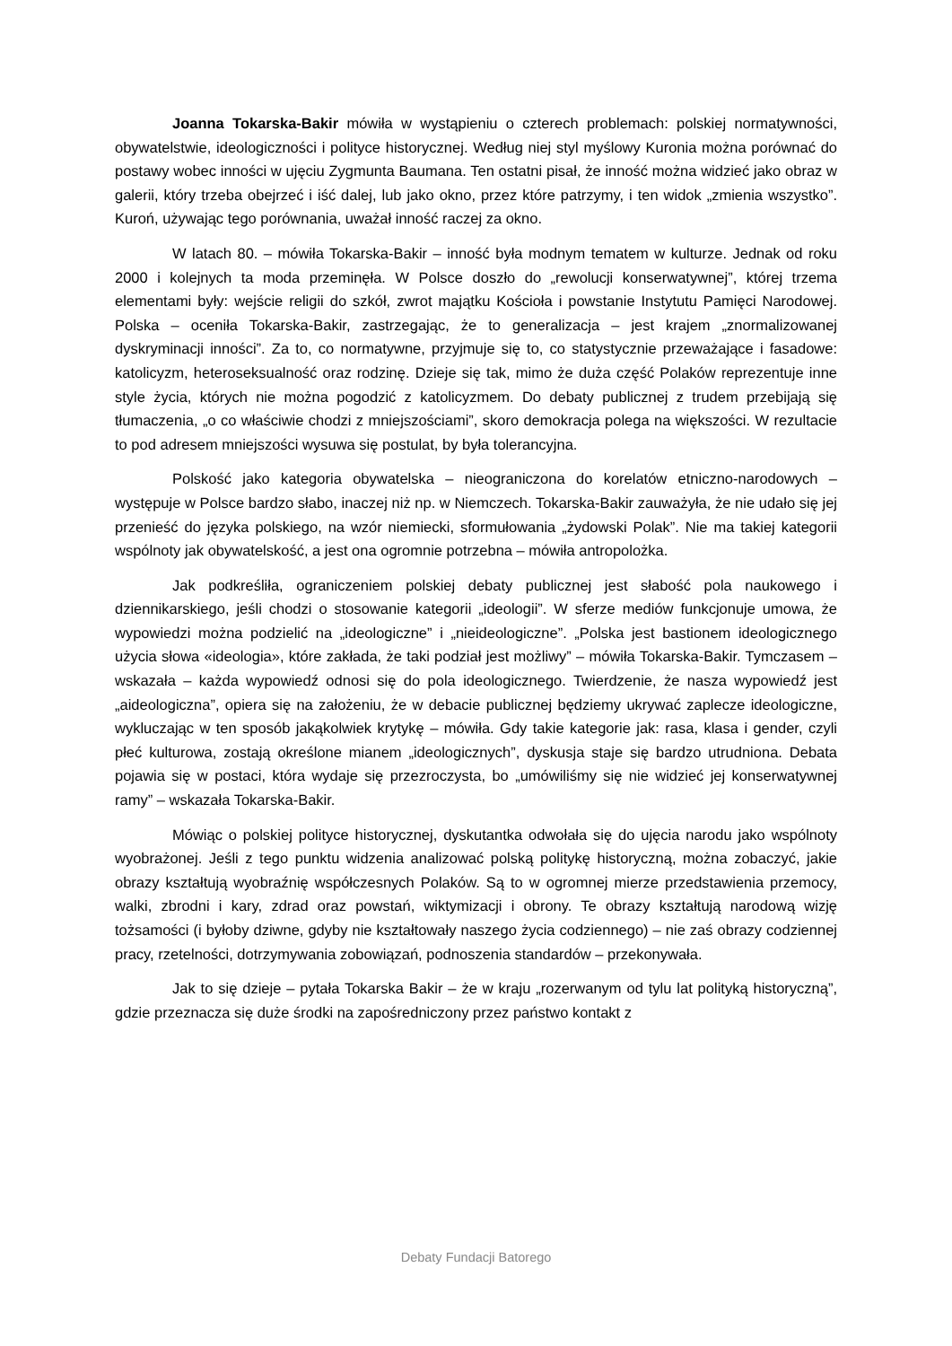Joanna Tokarska-Bakir mówiła w wystąpieniu o czterech problemach: polskiej normatywności, obywatelstwie, ideologiczności i polityce historycznej. Według niej styl myślowy Kuronia można porównać do postawy wobec inności w ujęciu Zygmunta Baumana. Ten ostatni pisał, że inność można widzieć jako obraz w galerii, który trzeba obejrzeć i iść dalej, lub jako okno, przez które patrzymy, i ten widok „zmienia wszystko”. Kuroń, używając tego porównania, uważał inność raczej za okno.
W latach 80. – mówiła Tokarska-Bakir – inność była modnym tematem w kulturze. Jednak od roku 2000 i kolejnych ta moda przeminęła. W Polsce doszło do „rewolucji konserwatywnej”, której trzema elementami były: wejście religii do szkół, zwrot majątku Kościoła i powstanie Instytutu Pamięci Narodowej. Polska – oceniła Tokarska-Bakir, zastrzegając, że to generalizacja – jest krajem „znormalizowanej dyskryminacji inności”. Za to, co normatywne, przyjmuje się to, co statystycznie przeważające i fasadowe: katolicyzm, heteroseksualność oraz rodzinę. Dzieje się tak, mimo że duża część Polaków reprezentuje inne style życia, których nie można pogodzić z katolicyzmem. Do debaty publicznej z trudem przebijają się tłumaczenia, „o co właściwie chodzi z mniejszościami”, skoro demokracja polega na większości. W rezultacie to pod adresem mniejszości wysuwa się postulat, by była tolerancyjna.
Polskość jako kategoria obywatelska – nieograniczona do korelatów etniczno-narodowych – występuje w Polsce bardzo słabo, inaczej niż np. w Niemczech. Tokarska-Bakir zauważyła, że nie udało się jej przenieść do języka polskiego, na wzór niemiecki, sformułowania „żydowski Polak”. Nie ma takiej kategorii wspólnoty jak obywatelskość, a jest ona ogromnie potrzebna – mówiła antropolożka.
Jak podkreśliła, ograniczeniem polskiej debaty publicznej jest słabość pola naukowego i dziennikarskiego, jeśli chodzi o stosowanie kategorii „ideologii”. W sferze mediów funkcjonuje umowa, że wypowiedzi można podzielić na „ideologiczne” i „nieideologiczne”. „Polska jest bastionem ideologicznego użycia słowa «ideologia», które zakłada, że taki podział jest możliwy” – mówiła Tokarska-Bakir. Tymczasem – wskazała – każda wypowiedź odnosi się do pola ideologicznego. Twierdzenie, że nasza wypowiedź jest „aideologiczna”, opiera się na założeniu, że w debacie publicznej będziemy ukrywać zaplecze ideologiczne, wykluczając w ten sposób jakąkolwiek krytykę – mówiła. Gdy takie kategorie jak: rasa, klasa i gender, czyli płeć kulturowa, zostają określone mianem „ideologicznych”, dyskusja staje się bardzo utrudniona. Debata pojawia się w postaci, która wydaje się przezroczysta, bo „umówiliśmy się nie widzieć jej konserwatywnej ramy” – wskazała Tokarska-Bakir.
Mówiąc o polskiej polityce historycznej, dyskutantka odwołała się do ujęcia narodu jako wspólnoty wyobrażonej. Jeśli z tego punktu widzenia analizować polską politykę historyczną, można zobaczyć, jakie obrazy kształtują wyobraźnię współczesnych Polaków. Są to w ogromnej mierze przedstawienia przemocy, walki, zbrodni i kary, zdrad oraz powstań, wiktymizacji i obrony. Te obrazy kształtują narodową wizję tożsamości (i byłoby dziwne, gdyby nie kształtowały naszego życia codziennego) – nie zaś obrazy codziennej pracy, rzetelności, dotrzymywania zobowiązań, podnoszenia standardów – przekonywała.
Jak to się dzieje – pytała Tokarska Bakir – że w kraju „rozerwanym od tylu lat polityką historyczną”, gdzie przeznacza się duże środki na zapośredniczony przez państwo kontakt z
Debaty Fundacji Batorego